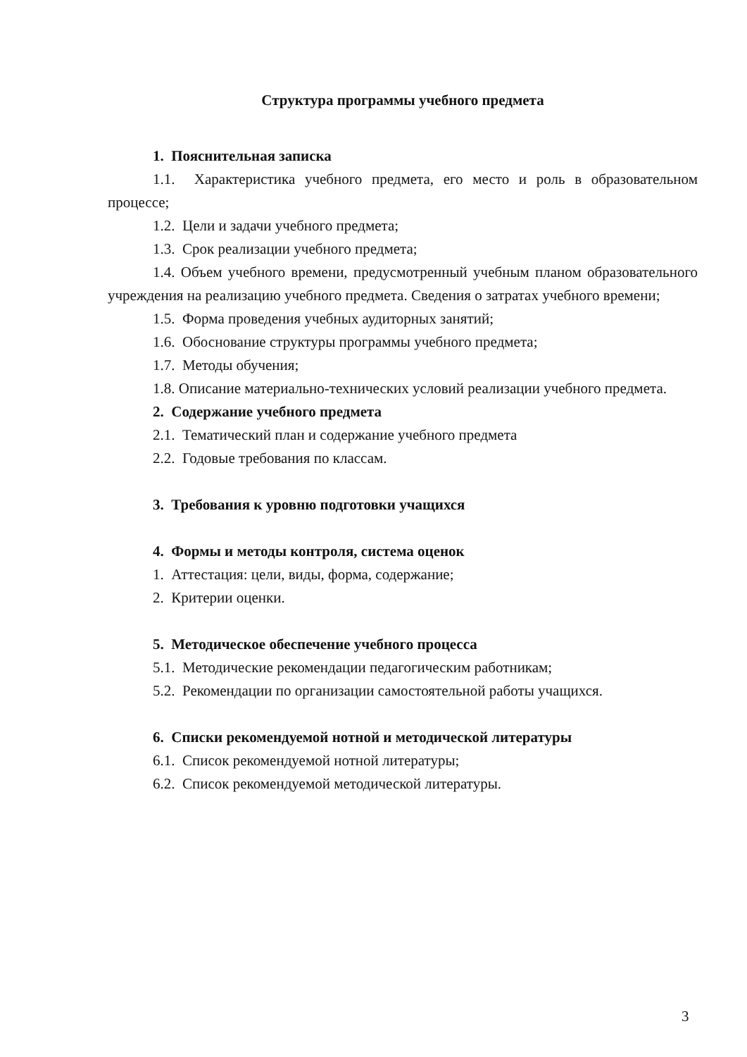Структура программы учебного предмета
1. Пояснительная записка
1.1. Характеристика учебного предмета, его место и роль в образовательном процессе;
1.2. Цели и задачи учебного предмета;
1.3. Срок реализации учебного предмета;
1.4. Объем учебного времени, предусмотренный учебным планом образовательного учреждения на реализацию учебного предмета. Сведения о затратах учебного времени;
1.5. Форма проведения учебных аудиторных занятий;
1.6. Обоснование структуры программы учебного предмета;
1.7. Методы обучения;
1.8. Описание материально-технических условий реализации учебного предмета.
2. Содержание учебного предмета
2.1. Тематический план и содержание учебного предмета
2.2. Годовые требования по классам.
3. Требования к уровню подготовки учащихся
4. Формы и методы контроля, система оценок
1. Аттестация: цели, виды, форма, содержание;
2. Критерии оценки.
5. Методическое обеспечение учебного процесса
5.1. Методические рекомендации педагогическим работникам;
5.2. Рекомендации по организации самостоятельной работы учащихся.
6. Списки рекомендуемой нотной и методической литературы
6.1. Список рекомендуемой нотной литературы;
6.2. Список рекомендуемой методической литературы.
3